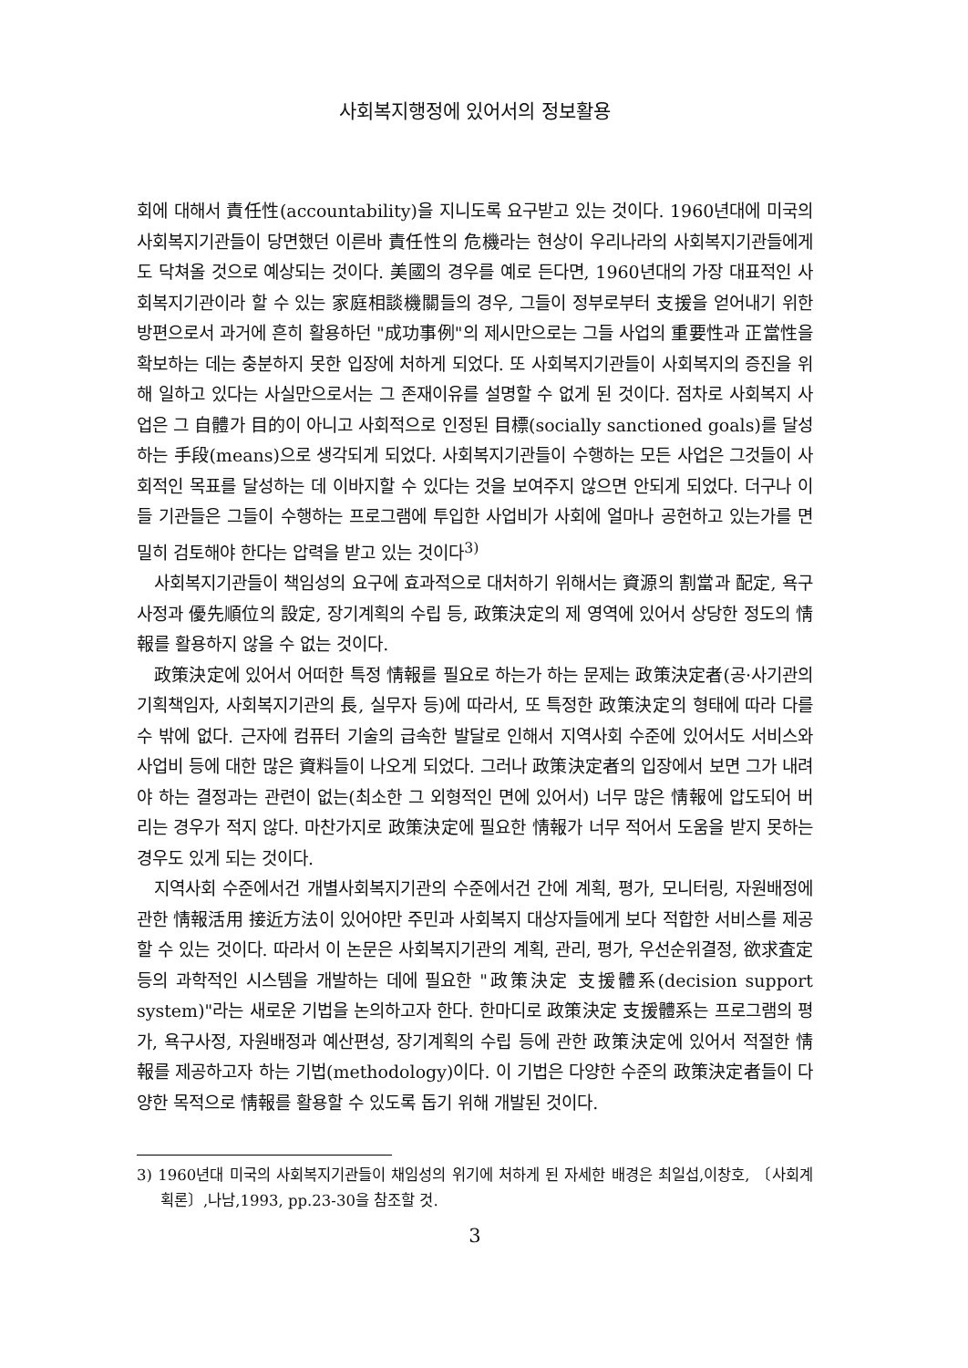사회복지행정에 있어서의 정보활용
회에 대해서 責任性(accountability)을 지니도록 요구받고 있는 것이다. 1960년대에 미국의 사회복지기관들이 당면했던 이른바 責任性의 危機라는 현상이 우리나라의 사회복지기관들에게도 닥쳐올 것으로 예상되는 것이다. 美國의 경우를 예로 든다면, 1960년대의 가장 대표적인 사회복지기관이라 할 수 있는 家庭相談機關들의 경우, 그들이 정부로부터 支援을 얻어내기 위한 방편으로서 과거에 흔히 활용하던 "成功事例"의 제시만으로는 그들 사업의 重要性과 正當性을 확보하는 데는 충분하지 못한 입장에 처하게 되었다. 또 사회복지기관들이 사회복지의 증진을 위해 일하고 있다는 사실만으로서는 그 존재이유를 설명할 수 없게 된 것이다. 점차로 사회복지 사업은 그 自體가 目的이 아니고 사회적으로 인정된 目標(socially sanctioned goals)를 달성하는 手段(means)으로 생각되게 되었다. 사회복지기관들이 수행하는 모든 사업은 그것들이 사회적인 목표를 달성하는 데 이바지할 수 있다는 것을 보여주지 않으면 안되게 되었다. 더구나 이들 기관들은 그들이 수행하는 프로그램에 투입한 사업비가 사회에 얼마나 공헌하고 있는가를 면밀히 검토해야 한다는 압력을 받고 있는 것이다<sup>3)</sup>
사회복지기관들이 책임성의 요구에 효과적으로 대처하기 위해서는 資源의 割當과 配定, 욕구사정과 優先順位의 設定, 장기계획의 수립 등, 政策決定의 제 영역에 있어서 상당한 정도의 情報를 활용하지 않을 수 없는 것이다.
政策決定에 있어서 어떠한 특정 情報를 필요로 하는가 하는 문제는 政策決定者(공·사기관의 기획책임자, 사회복지기관의 長, 실무자 등)에 따라서, 또 특정한 政策決定의 형태에 따라 다를 수 밖에 없다. 근자에 컴퓨터 기술의 급속한 발달로 인해서 지역사회 수준에 있어서도 서비스와 사업비 등에 대한 많은 資料들이 나오게 되었다. 그러나 政策決定者의 입장에서 보면 그가 내려야 하는 결정과는 관련이 없는(최소한 그 외형적인 면에 있어서) 너무 많은 情報에 압도되어 버리는 경우가 적지 않다. 마찬가지로 政策決定에 필요한 情報가 너무 적어서 도움을 받지 못하는 경우도 있게 되는 것이다.
지역사회 수준에서건 개별사회복지기관의 수준에서건 간에 계획, 평가, 모니터링, 자원배정에 관한 情報活用 接近方法이 있어야만 주민과 사회복지 대상자들에게 보다 적합한 서비스를 제공할 수 있는 것이다. 따라서 이 논문은 사회복지기관의 계획, 관리, 평가, 우선순위결정, 欲求査定 등의 과학적인 시스템을 개발하는 데에 필요한 "政策決定 支援體系(decision support system)"라는 새로운 기법을 논의하고자 한다. 한마디로 政策決定 支援體系는 프로그램의 평가, 욕구사정, 자원배정과 예산편성, 장기계획의 수립 등에 관한 政策決定에 있어서 적절한 情報를 제공하고자 하는 기법(methodology)이다. 이 기법은 다양한 수준의 政策決定者들이 다양한 목적으로 情報를 활용할 수 있도록 돕기 위해 개발된 것이다.
3) 1960년대 미국의 사회복지기관들이 채임성의 위기에 처하게 된 자세한 배경은 최일섭,이창호, 〔사회계획론〕,나남,1993, pp.23-30을 참조할 것.
3